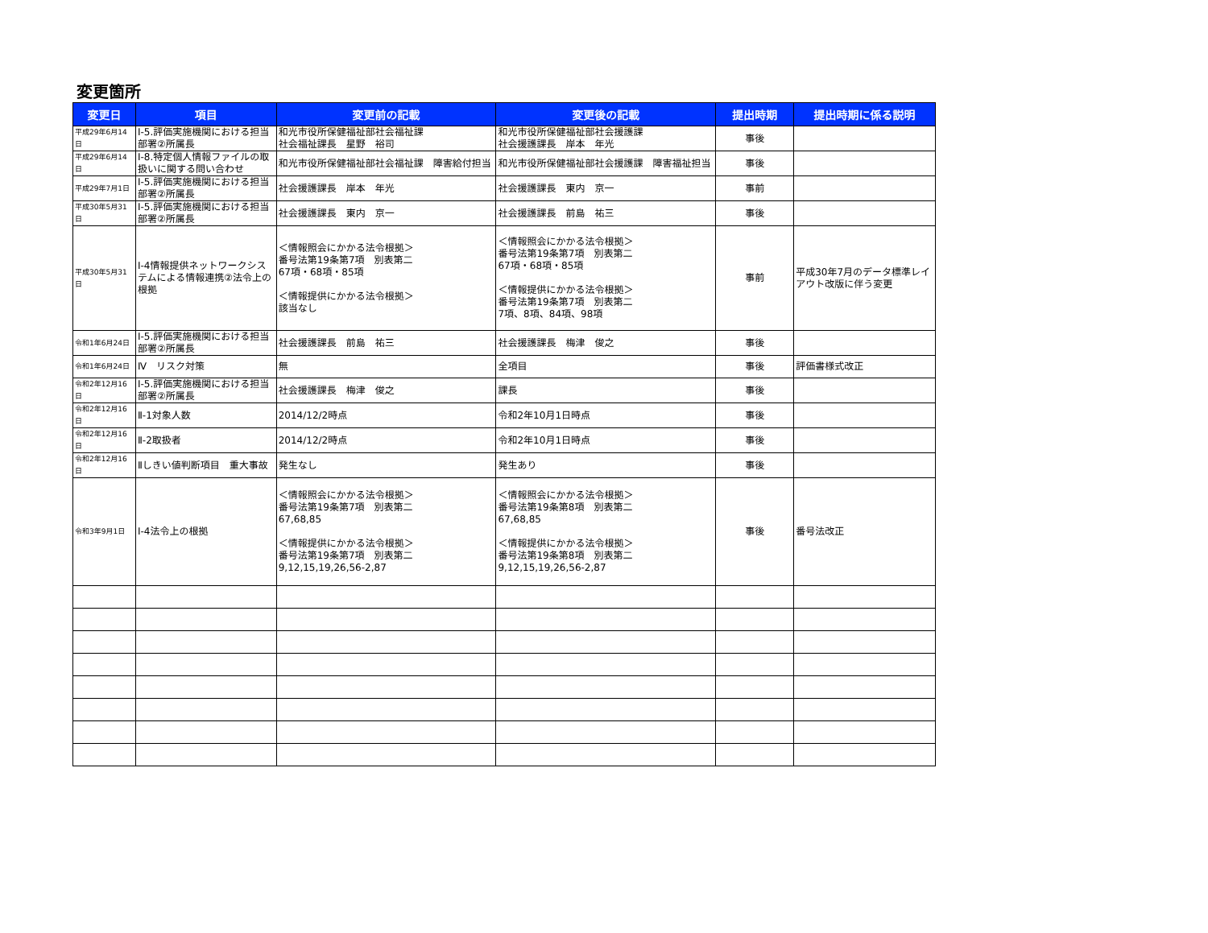変更箇所
| 変更日 | 項目 | 変更前の記載 | 変更後の記載 | 提出時期 | 提出時期に係る説明 |
| --- | --- | --- | --- | --- | --- |
| 平成29年6月14日 | Ⅰ-5.評価実施機関における担当部署②所属長 | 和光市役所保健福祉部社会福祉課 社会福祉課長 星野 裕司 | 和光市役所保健福祉部社会援護課 社会援護課長 岸本 年光 | 事後 | |
| 平成29年6月14日 | Ⅰ-8.特定個人情報ファイルの取扱いに関する問い合わせ | 和光市役所保健福祉部社会福祉課 障害給付担当 | 和光市役所保健福祉部社会援護課 障害福祉担当 | 事後 | |
| 平成29年7月1日 | Ⅰ-5.評価実施機関における担当部署②所属長 | 社会援護課長 岸本 年光 | 社会援護課長 東内 京一 | 事前 | |
| 平成30年5月31日 | Ⅰ-5.評価実施機関における担当部署②所属長 | 社会援護課長 東内 京一 | 社会援護課長 前島 祐三 | 事後 | |
| 平成30年5月31日 | Ⅰ-4情報提供ネットワークシステムによる情報連携②法令上の根拠 | ＜情報照会にかかる法令根拠＞ 番号法第19条第7項 別表第二 67項・68項・85項 ＜情報提供にかかる法令根拠＞ 該当なし | ＜情報照会にかかる法令根拠＞ 番号法第19条第7項 別表第二 67項・68項・85項 ＜情報提供にかかる法令根拠＞ 番号法第19条第7項 別表第二 7項、8項、84項、98項 | 事前 | 平成30年7月のデータ標準レイアウト改版に伴う変更 |
| 令和1年6月24日 | Ⅰ-5.評価実施機関における担当部署②所属長 | 社会援護課長 前島 祐三 | 社会援護課長 梅津 俊之 | 事後 | |
| 令和1年6月24日 | Ⅳ リスク対策 | 無 | 全項目 | 事後 | 評価書様式改正 |
| 令和2年12月16日 | Ⅰ-5.評価実施機関における担当部署②所属長 | 社会援護課長 梅津 俊之 | 課長 | 事後 | |
| 令和2年12月16日 | Ⅱ-1対象人数 | 2014/12/2時点 | 令和2年10月1日時点 | 事後 | |
| 令和2年12月16日 | Ⅱ-2取扱者 | 2014/12/2時点 | 令和2年10月1日時点 | 事後 | |
| 令和2年12月16日 | Ⅱしきい値判断項目 重大事故 | 発生なし | 発生あり | 事後 | |
| 令和3年9月1日 | Ⅰ-4法令上の根拠 | ＜情報照会にかかる法令根拠＞ 番号法第19条第7項 別表第二 67,68,85 ＜情報提供にかかる法令根拠＞ 番号法第19条第7項 別表第二 9,12,15,19,26,56-2,87 | ＜情報照会にかかる法令根拠＞ 番号法第19条第8項 別表第二 67,68,85 ＜情報提供にかかる法令根拠＞ 番号法第19条第8項 別表第二 9,12,15,19,26,56-2,87 | 事後 | 番号法改正 |